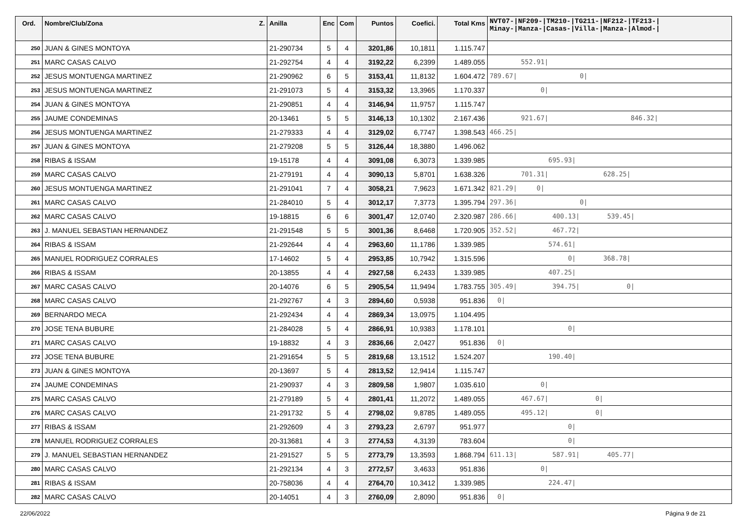| Ord. | Nombre/Club/Zona Z. | Anilla | Enc | Com | Puntos | Coefici. | Total Kms | NVT07-/NF209-/TM210-/TG211-/NF212-/TF213-/ Minay-/Manza-/Casas-/Villa-/Manza-/Almod-/ |
| --- | --- | --- | --- | --- | --- | --- | --- | --- |
| 250 | JUAN & GINES MONTOYA | 21-290734 | 5 | 4 | 3201,86 | 10,1811 | 1.115.747 | |
| 251 | MARC CASAS CALVO | 21-292754 | 4 | 4 | 3192,22 | 6,2399 | 1.489.055 | 552.91/ |
| 252 | JESUS MONTUENGA MARTINEZ | 21-290962 | 6 | 5 | 3153,41 | 11,8132 | 1.604.472 | 789.67/ 0/ |
| 253 | JESUS MONTUENGA MARTINEZ | 21-291073 | 5 | 4 | 3153,32 | 13,3965 | 1.170.337 | 0/ |
| 254 | JUAN & GINES MONTOYA | 21-290851 | 4 | 4 | 3146,94 | 11,9757 | 1.115.747 | |
| 255 | JAUME CONDEMINAS | 20-13461 | 5 | 5 | 3146,13 | 10,1302 | 2.167.436 | 921.67/ 846.32/ |
| 256 | JESUS MONTUENGA MARTINEZ | 21-279333 | 4 | 4 | 3129,02 | 6,7747 | 1.398.543 | 466.25/ |
| 257 | JUAN & GINES MONTOYA | 21-279208 | 5 | 5 | 3126,44 | 18,3880 | 1.496.062 | |
| 258 | RIBAS & ISSAM | 19-15178 | 4 | 4 | 3091,08 | 6,3073 | 1.339.985 | 695.93/ |
| 259 | MARC CASAS CALVO | 21-279191 | 4 | 4 | 3090,13 | 5,8701 | 1.638.326 | 701.31/ 628.25/ |
| 260 | JESUS MONTUENGA MARTINEZ | 21-291041 | 7 | 4 | 3058,21 | 7,9623 | 1.671.342 | 821.29/ 0/ |
| 261 | MARC CASAS CALVO | 21-284010 | 5 | 4 | 3012,17 | 7,3773 | 1.395.794 | 297.36/ 0/ |
| 262 | MARC CASAS CALVO | 19-18815 | 6 | 6 | 3001,47 | 12,0740 | 2.320.987 | 286.66/ 400.13/ 539.45/ |
| 263 | J. MANUEL SEBASTIAN HERNANDEZ | 21-291548 | 5 | 5 | 3001,36 | 8,6468 | 1.720.905 | 352.52/ 467.72/ |
| 264 | RIBAS & ISSAM | 21-292644 | 4 | 4 | 2963,60 | 11,1786 | 1.339.985 | 574.61/ |
| 265 | MANUEL RODRIGUEZ CORRALES | 17-14602 | 5 | 4 | 2953,85 | 10,7942 | 1.315.596 | 0/ 368.78/ |
| 266 | RIBAS & ISSAM | 20-13855 | 4 | 4 | 2927,58 | 6,2433 | 1.339.985 | 407.25/ |
| 267 | MARC CASAS CALVO | 20-14076 | 6 | 5 | 2905,54 | 11,9494 | 1.783.755 | 305.49/ 394.75/ 0/ |
| 268 | MARC CASAS CALVO | 21-292767 | 4 | 3 | 2894,60 | 0,5938 | 951.836 | 0/ |
| 269 | BERNARDO MECA | 21-292434 | 4 | 4 | 2869,34 | 13,0975 | 1.104.495 | |
| 270 | JOSE TENA BUBURE | 21-284028 | 5 | 4 | 2866,91 | 10,9383 | 1.178.101 | 0/ |
| 271 | MARC CASAS CALVO | 19-18832 | 4 | 3 | 2836,66 | 2,0427 | 951.836 | 0/ |
| 272 | JOSE TENA BUBURE | 21-291654 | 5 | 5 | 2819,68 | 13,1512 | 1.524.207 | 190.40/ |
| 273 | JUAN & GINES MONTOYA | 20-13697 | 5 | 4 | 2813,52 | 12,9414 | 1.115.747 | |
| 274 | JAUME CONDEMINAS | 21-290937 | 4 | 3 | 2809,58 | 1,9807 | 1.035.610 | 0/ |
| 275 | MARC CASAS CALVO | 21-279189 | 5 | 4 | 2801,41 | 11,2072 | 1.489.055 | 467.67/ 0/ |
| 276 | MARC CASAS CALVO | 21-291732 | 5 | 4 | 2798,02 | 9,8785 | 1.489.055 | 495.12/ 0/ |
| 277 | RIBAS & ISSAM | 21-292609 | 4 | 3 | 2793,23 | 2,6797 | 951.977 | 0/ |
| 278 | MANUEL RODRIGUEZ CORRALES | 20-313681 | 4 | 3 | 2774,53 | 4,3139 | 783.604 | 0/ |
| 279 | J. MANUEL SEBASTIAN HERNANDEZ | 21-291527 | 5 | 5 | 2773,79 | 13,3593 | 1.868.794 | 611.13/ 587.91/ 405.77/ |
| 280 | MARC CASAS CALVO | 21-292134 | 4 | 3 | 2772,57 | 3,4633 | 951.836 | 0/ |
| 281 | RIBAS & ISSAM | 20-758036 | 4 | 4 | 2764,70 | 10,3412 | 1.339.985 | 224.47/ |
| 282 | MARC CASAS CALVO | 20-14051 | 4 | 3 | 2760,09 | 2,8090 | 951.836 | 0/ |
22/06/2022 Página 9 de 21